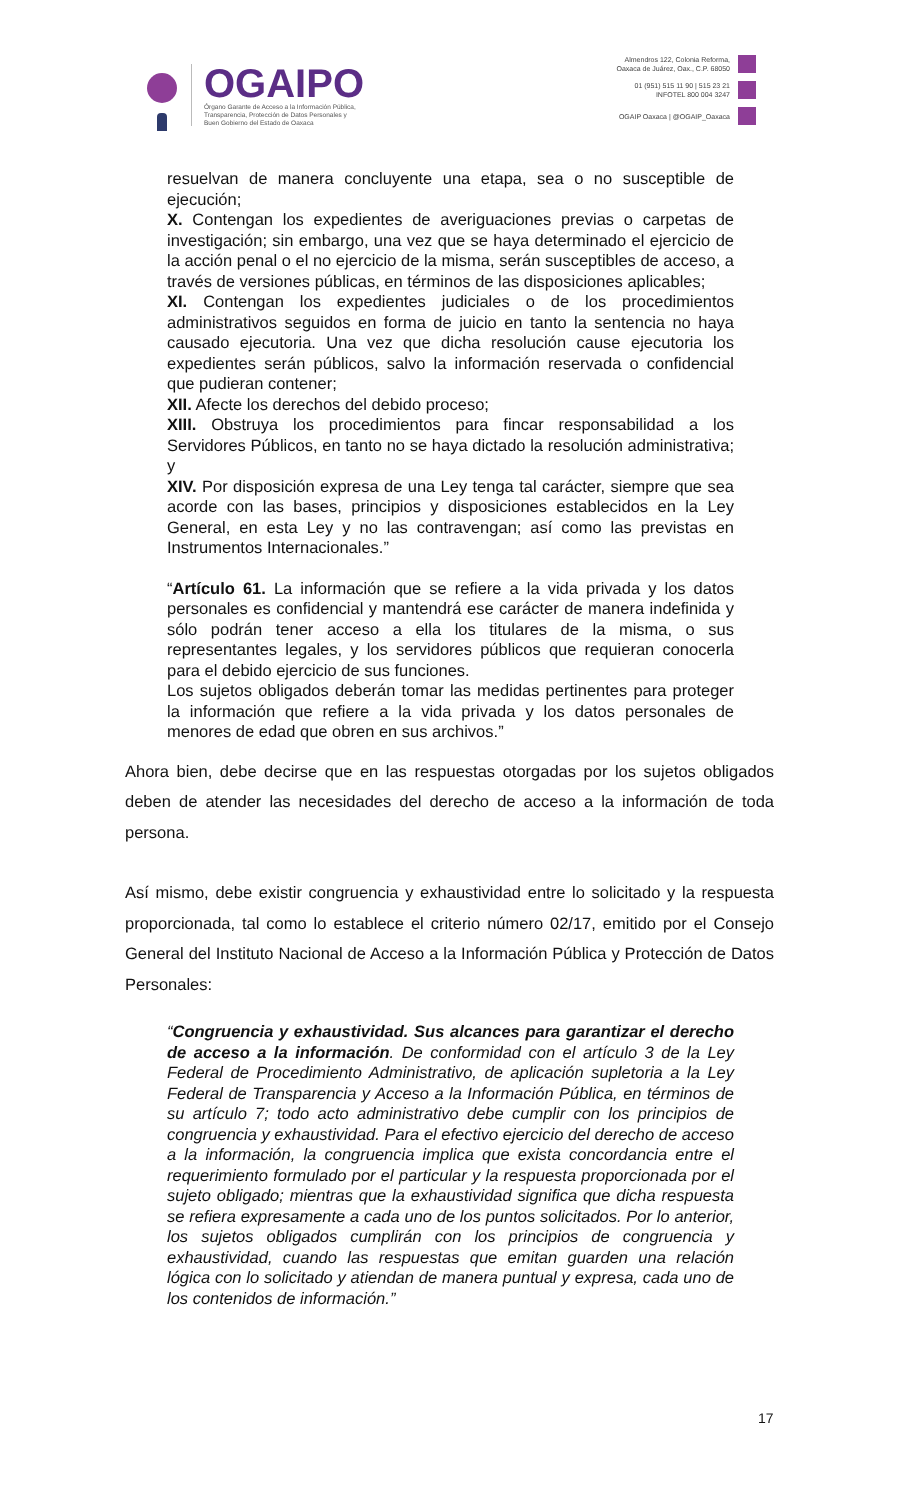OGAIPO
Órgano Garante de Acceso a la Información Pública,
Transparencia, Protección de Datos Personales y
Buen Gobierno del Estado de Oaxaca
Almendros 122, Colonia Reforma,
Oaxaca de Juárez, Oax., C.P. 68050
01 (951) 515 11 90 | 515 23 21
INFOTEL 800 004 3247
OGAIP Oaxaca | @OGAIP_Oaxaca
resuelvan de manera concluyente una etapa, sea o no susceptible de ejecución;
X. Contengan los expedientes de averiguaciones previas o carpetas de investigación; sin embargo, una vez que se haya determinado el ejercicio de la acción penal o el no ejercicio de la misma, serán susceptibles de acceso, a través de versiones públicas, en términos de las disposiciones aplicables;
XI. Contengan los expedientes judiciales o de los procedimientos administrativos seguidos en forma de juicio en tanto la sentencia no haya causado ejecutoria. Una vez que dicha resolución cause ejecutoria los expedientes serán públicos, salvo la información reservada o confidencial que pudieran contener;
XII. Afecte los derechos del debido proceso;
XIII. Obstruya los procedimientos para fincar responsabilidad a los Servidores Públicos, en tanto no se haya dictado la resolución administrativa; y
XIV. Por disposición expresa de una Ley tenga tal carácter, siempre que sea acorde con las bases, principios y disposiciones establecidos en la Ley General, en esta Ley y no las contravengan; así como las previstas en Instrumentos Internacionales.”
“Artículo 61. La información que se refiere a la vida privada y los datos personales es confidencial y mantendrá ese carácter de manera indefinida y sólo podrán tener acceso a ella los titulares de la misma, o sus representantes legales, y los servidores públicos que requieran conocerla para el debido ejercicio de sus funciones.
Los sujetos obligados deberán tomar las medidas pertinentes para proteger la información que refiere a la vida privada y los datos personales de menores de edad que obren en sus archivos.”
Ahora bien, debe decirse que en las respuestas otorgadas por los sujetos obligados deben de atender las necesidades del derecho de acceso a la información de toda persona.
Así mismo, debe existir congruencia y exhaustividad entre lo solicitado y la respuesta proporcionada, tal como lo establece el criterio número 02/17, emitido por el Consejo General del Instituto Nacional de Acceso a la Información Pública y Protección de Datos Personales:
“Congruencia y exhaustividad. Sus alcances para garantizar el derecho de acceso a la información. De conformidad con el artículo 3 de la Ley Federal de Procedimiento Administrativo, de aplicación supletoria a la Ley Federal de Transparencia y Acceso a la Información Pública, en términos de su artículo 7; todo acto administrativo debe cumplir con los principios de congruencia y exhaustividad. Para el efectivo ejercicio del derecho de acceso a la información, la congruencia implica que exista concordancia entre el requerimiento formulado por el particular y la respuesta proporcionada por el sujeto obligado; mientras que la exhaustividad significa que dicha respuesta se refiera expresamente a cada uno de los puntos solicitados. Por lo anterior, los sujetos obligados cumplirán con los principios de congruencia y exhaustividad, cuando las respuestas que emitan guarden una relación lógica con lo solicitado y atiendan de manera puntual y expresa, cada uno de los contenidos de información.”
17